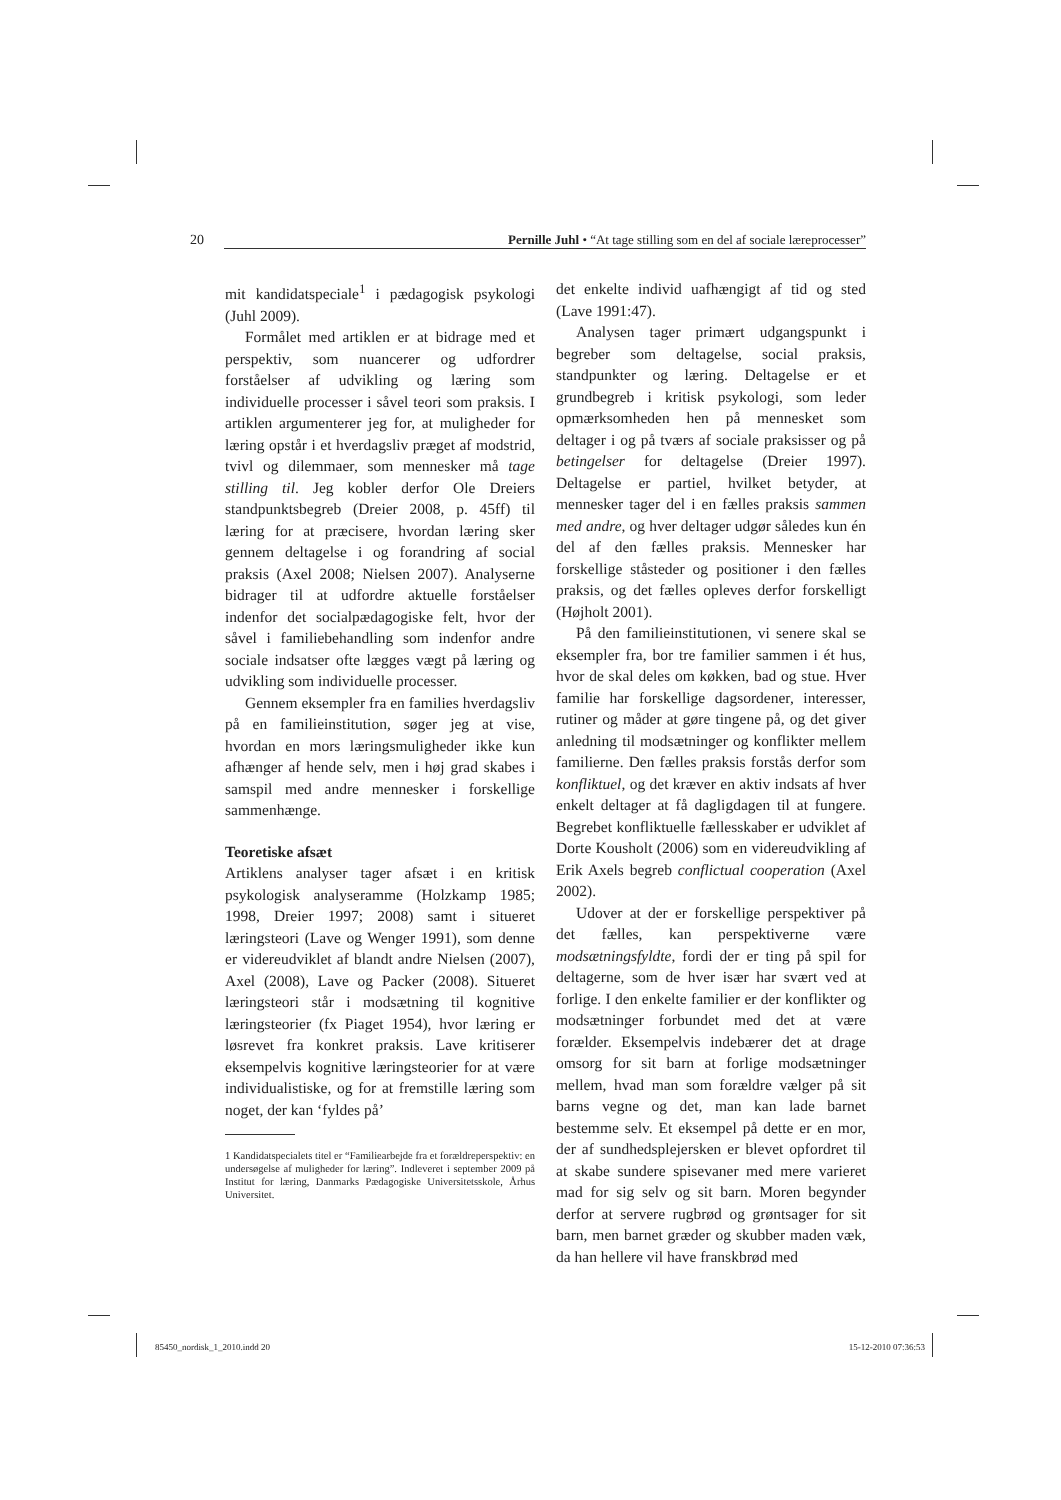20 Pernille Juhl • “At tage stilling som en del af sociale læreprocesser”
mit kandidatspeciale<sup>1</sup> i pædagogisk psykologi (Juhl 2009).
Formålet med artiklen er at bidrage med et perspektiv, som nuancerer og udfordrer forståelser af udvikling og læring som individuelle processer i såvel teori som praksis. I artiklen argumenterer jeg for, at muligheder for læring opstår i et hverdagsliv præget af modstrid, tvivl og dilemmaer, som mennesker må tage stilling til. Jeg kobler derfor Ole Dreiers standpunktsbegreb (Dreier 2008, p. 45ff) til læring for at præcisere, hvordan læring sker gennem deltagelse i og forandring af social praksis (Axel 2008; Nielsen 2007). Analyserne bidrager til at udfordre aktuelle forståelser indenfor det socialpædagogiske felt, hvor der såvel i familiebehandling som indenfor andre sociale indsatser ofte lægges vægt på læring og udvikling som individuelle processer.
Gennem eksempler fra en families hverdagsliv på en familieinstitution, søger jeg at vise, hvordan en mors læringsmuligheder ikke kun afhænger af hende selv, men i høj grad skabes i samspil med andre mennesker i forskellige sammenhænge.
Teoretiske afsæt
Artiklens analyser tager afsæt i en kritisk psykologisk analyseramme (Holzkamp 1985; 1998, Dreier 1997; 2008) samt i situeret læringsteori (Lave og Wenger 1991), som denne er videreudviklet af blandt andre Nielsen (2007), Axel (2008), Lave og Packer (2008). Situeret læringsteori står i modsætning til kognitive læringsteorier (fx Piaget 1954), hvor læring er løsrevet fra konkret praksis. Lave kritiserer eksempelvis kognitive læringsteorier for at være individualistiske, og for at fremstille læring som noget, der kan ‘fyldes på’
1 Kandidatspecialets titel er “Familiearbejde fra et forældreperspektiv: en undersøgelse af muligheder for læring”. Indleveret i september 2009 på Institut for læring, Danmarks Pædagogiske Universitetsskole, Århus Universitet.
det enkelte individ uafhængigt af tid og sted (Lave 1991:47).
Analysen tager primært udgangspunkt i begreber som deltagelse, social praksis, standpunkter og læring. Deltagelse er et grundbegreb i kritisk psykologi, som leder opmærksomheden hen på mennesket som deltager i og på tværs af sociale praksisser og på betingelser for deltagelse (Dreier 1997). Deltagelse er partiel, hvilket betyder, at mennesker tager del i en fælles praksis sammen med andre, og hver deltager udgør således kun én del af den fælles praksis. Mennesker har forskellige ståsteder og positioner i den fælles praksis, og det fælles opleves derfor forskelligt (Højholt 2001).
På den familieinstitutionen, vi senere skal se eksempler fra, bor tre familier sammen i ét hus, hvor de skal deles om køkken, bad og stue. Hver familie har forskellige dagsordener, interesser, rutiner og måder at gøre tingene på, og det giver anledning til modsætninger og konflikter mellem familierne. Den fælles praksis forstås derfor som konfliktuel, og det kræver en aktiv indsats af hver enkelt deltager at få dagligdagen til at fungere. Begrebet konfliktuelle fællesskaber er udviklet af Dorte Kousholt (2006) som en videreudvikling af Erik Axels begreb conflictual cooperation (Axel 2002).
Udover at der er forskellige perspektiver på det fælles, kan perspektiverne være modsætningsfyldte, fordi der er ting på spil for deltagerne, som de hver især har svært ved at forlige. I den enkelte familier er der konflikter og modsætninger forbundet med det at være forælder. Eksempelvis indebærer det at drage omsorg for sit barn at forlige modsætninger mellem, hvad man som forældre vælger på sit barns vegne og det, man kan lade barnet bestemme selv. Et eksempel på dette er en mor, der af sundhedsplejersken er blevet opfordret til at skabe sundere spisevaner med mere varieret mad for sig selv og sit barn. Moren begynder derfor at servere rugbrød og grøntsager for sit barn, men barnet græder og skubber maden væk, da han hellere vil have franskbrød med
85450_nordisk_1_2010.indd 20 15-12-2010 07:36:53